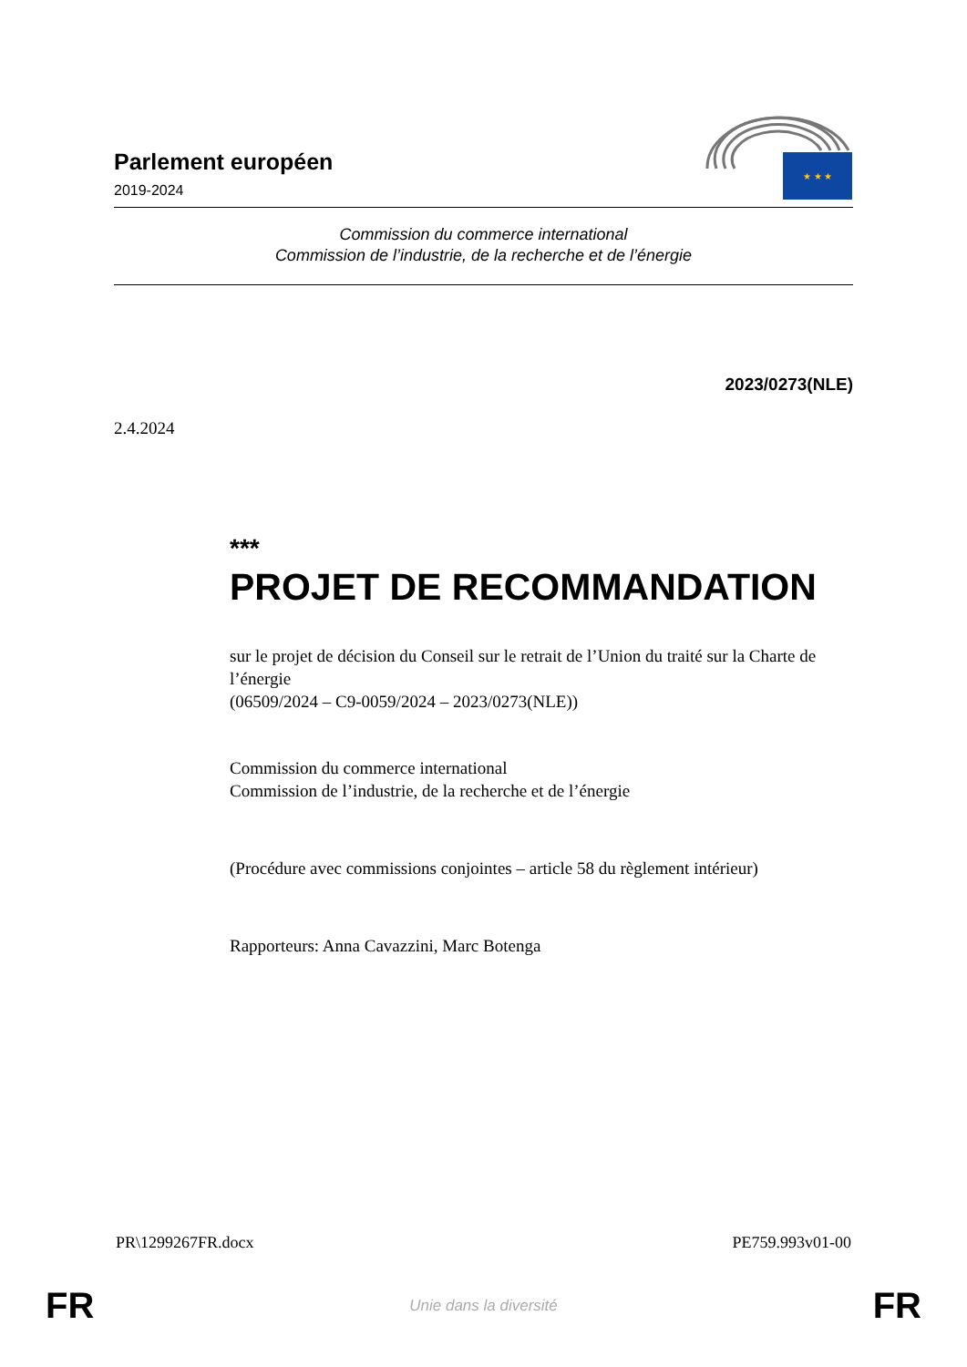Parlement européen
2019-2024
★ ★ ★
Commission du commerce international
Commission de l’industrie, de la recherche et de l’énergie
2023/0273(NLE)
2.4.2024
***
PROJET DE RECOMMANDATION
sur le projet de décision du Conseil sur le retrait de l’Union du traité sur la Charte de l’énergie
(06509/2024 – C9-0059/2024 – 2023/0273(NLE))
Commission du commerce international
Commission de l’industrie, de la recherche et de l’énergie
(Procédure avec commissions conjointes – article 58 du règlement intérieur)
Rapporteurs: Anna Cavazzini, Marc Botenga
PR\1299267FR.docx PE759.993v01-00
FR Unie dans la diversité FR